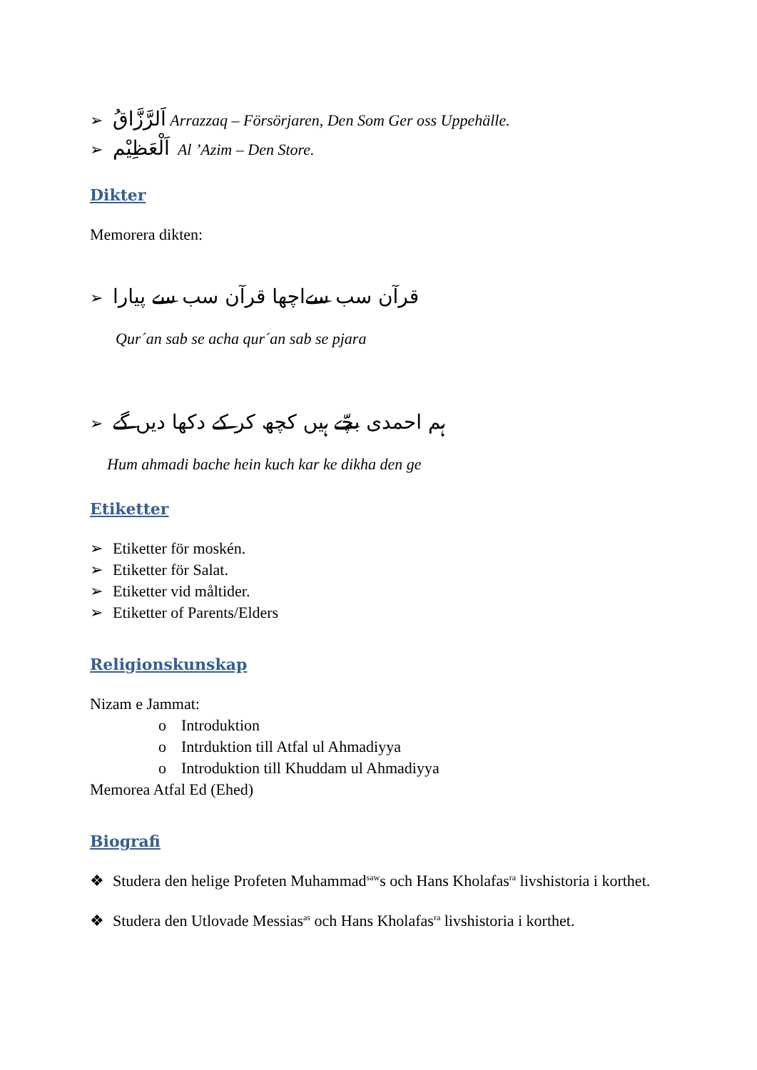➢ اَلرَّزَّاقُ Arrazzaq – Försörjaren, Den Som Ger oss Uppehälle.
➢ اَلْعَظِيْم Al ’Azim – Den Store.
Dikter
Memorera dikten:
➢ قرآن سب سےاچھا قرآن سب سے پیارا
Qur´an sab se acha qur´an sab se pjara
➢ ہم احمدی بچّے ہیں کچھ کر کے دکھا دیں گے
Hum ahmadi bache hein kuch kar ke dikha den ge
Etiketter
➢ Etiketter för moskén.
➢ Etiketter för Salat.
➢ Etiketter vid måltider.
➢ Etiketter of Parents/Elders
Religionskunskap
Nizam e Jammat:
o Introduktion
o Intrduktion till Atfal ul Ahmadiyya
o Introduktion till Khuddam ul Ahmadiyya
Memorea Atfal Ed (Ehed)
Biografi
❖ Studera den helige Profeten Muhammad<sup>saw</sup>s och Hans Kholafas<sup>ra</sup> livshistoria i korthet.
❖ Studera den Utlovade Messias<sup>as</sup> och Hans Kholafas<sup>ra</sup> livshistoria i korthet.